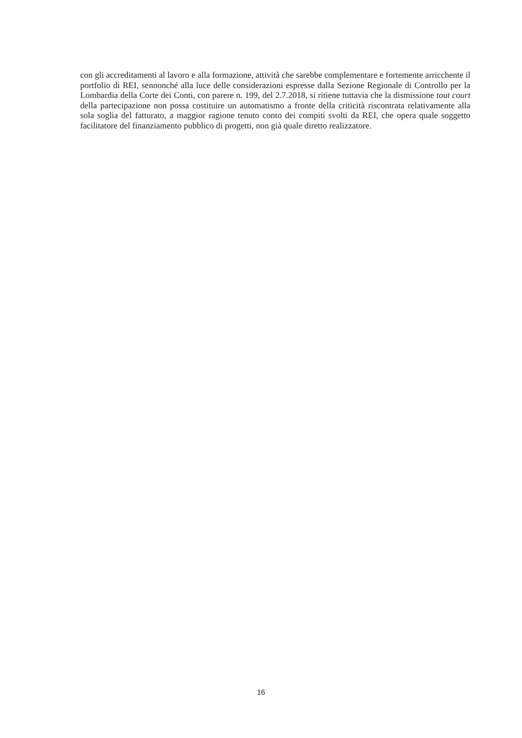con gli accreditamenti al lavoro e alla formazione, attività che sarebbe complementare e fortemente arricchente il portfolio di REI, sennonché alla luce delle considerazioni espresse dalla Sezione Regionale di Controllo per la Lombardia della Corte dei Conti, con parere n. 199, del 2.7.2018, si ritiene tuttavia che la dismissione tout court della partecipazione non possa costituire un automatismo a fronte della criticità riscontrata relativamente alla sola soglia del fatturato, a maggior ragione tenuto conto dei compiti svolti da REI, che opera quale soggetto facilitatore del finanziamento pubblico di progetti, non già quale diretto realizzatore.
16